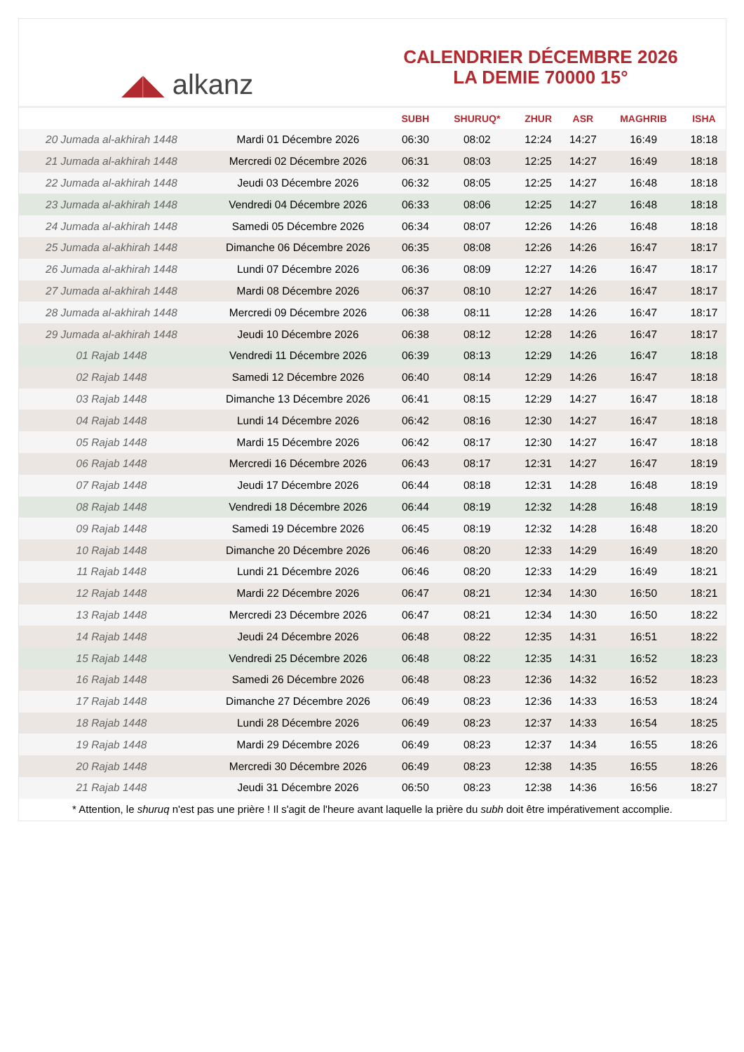◢◣ alkanz
CALENDRIER DÉCEMBRE 2026
LA DEMIE 70000 15°
| | | SUBH | SHURUQ* | ZHUR | ASR | MAGHRIB | ISHA |
| --- | --- | --- | --- | --- | --- | --- | --- |
| 20 Jumada al-akhirah 1448 | Mardi 01 Décembre 2026 | 06:30 | 08:02 | 12:24 | 14:27 | 16:49 | 18:18 |
| 21 Jumada al-akhirah 1448 | Mercredi 02 Décembre 2026 | 06:31 | 08:03 | 12:25 | 14:27 | 16:49 | 18:18 |
| 22 Jumada al-akhirah 1448 | Jeudi 03 Décembre 2026 | 06:32 | 08:05 | 12:25 | 14:27 | 16:48 | 18:18 |
| 23 Jumada al-akhirah 1448 | Vendredi 04 Décembre 2026 | 06:33 | 08:06 | 12:25 | 14:27 | 16:48 | 18:18 |
| 24 Jumada al-akhirah 1448 | Samedi 05 Décembre 2026 | 06:34 | 08:07 | 12:26 | 14:26 | 16:48 | 18:18 |
| 25 Jumada al-akhirah 1448 | Dimanche 06 Décembre 2026 | 06:35 | 08:08 | 12:26 | 14:26 | 16:47 | 18:17 |
| 26 Jumada al-akhirah 1448 | Lundi 07 Décembre 2026 | 06:36 | 08:09 | 12:27 | 14:26 | 16:47 | 18:17 |
| 27 Jumada al-akhirah 1448 | Mardi 08 Décembre 2026 | 06:37 | 08:10 | 12:27 | 14:26 | 16:47 | 18:17 |
| 28 Jumada al-akhirah 1448 | Mercredi 09 Décembre 2026 | 06:38 | 08:11 | 12:28 | 14:26 | 16:47 | 18:17 |
| 29 Jumada al-akhirah 1448 | Jeudi 10 Décembre 2026 | 06:38 | 08:12 | 12:28 | 14:26 | 16:47 | 18:17 |
| 01 Rajab 1448 | Vendredi 11 Décembre 2026 | 06:39 | 08:13 | 12:29 | 14:26 | 16:47 | 18:18 |
| 02 Rajab 1448 | Samedi 12 Décembre 2026 | 06:40 | 08:14 | 12:29 | 14:26 | 16:47 | 18:18 |
| 03 Rajab 1448 | Dimanche 13 Décembre 2026 | 06:41 | 08:15 | 12:29 | 14:27 | 16:47 | 18:18 |
| 04 Rajab 1448 | Lundi 14 Décembre 2026 | 06:42 | 08:16 | 12:30 | 14:27 | 16:47 | 18:18 |
| 05 Rajab 1448 | Mardi 15 Décembre 2026 | 06:42 | 08:17 | 12:30 | 14:27 | 16:47 | 18:18 |
| 06 Rajab 1448 | Mercredi 16 Décembre 2026 | 06:43 | 08:17 | 12:31 | 14:27 | 16:47 | 18:19 |
| 07 Rajab 1448 | Jeudi 17 Décembre 2026 | 06:44 | 08:18 | 12:31 | 14:28 | 16:48 | 18:19 |
| 08 Rajab 1448 | Vendredi 18 Décembre 2026 | 06:44 | 08:19 | 12:32 | 14:28 | 16:48 | 18:19 |
| 09 Rajab 1448 | Samedi 19 Décembre 2026 | 06:45 | 08:19 | 12:32 | 14:28 | 16:48 | 18:20 |
| 10 Rajab 1448 | Dimanche 20 Décembre 2026 | 06:46 | 08:20 | 12:33 | 14:29 | 16:49 | 18:20 |
| 11 Rajab 1448 | Lundi 21 Décembre 2026 | 06:46 | 08:20 | 12:33 | 14:29 | 16:49 | 18:21 |
| 12 Rajab 1448 | Mardi 22 Décembre 2026 | 06:47 | 08:21 | 12:34 | 14:30 | 16:50 | 18:21 |
| 13 Rajab 1448 | Mercredi 23 Décembre 2026 | 06:47 | 08:21 | 12:34 | 14:30 | 16:50 | 18:22 |
| 14 Rajab 1448 | Jeudi 24 Décembre 2026 | 06:48 | 08:22 | 12:35 | 14:31 | 16:51 | 18:22 |
| 15 Rajab 1448 | Vendredi 25 Décembre 2026 | 06:48 | 08:22 | 12:35 | 14:31 | 16:52 | 18:23 |
| 16 Rajab 1448 | Samedi 26 Décembre 2026 | 06:48 | 08:23 | 12:36 | 14:32 | 16:52 | 18:23 |
| 17 Rajab 1448 | Dimanche 27 Décembre 2026 | 06:49 | 08:23 | 12:36 | 14:33 | 16:53 | 18:24 |
| 18 Rajab 1448 | Lundi 28 Décembre 2026 | 06:49 | 08:23 | 12:37 | 14:33 | 16:54 | 18:25 |
| 19 Rajab 1448 | Mardi 29 Décembre 2026 | 06:49 | 08:23 | 12:37 | 14:34 | 16:55 | 18:26 |
| 20 Rajab 1448 | Mercredi 30 Décembre 2026 | 06:49 | 08:23 | 12:38 | 14:35 | 16:55 | 18:26 |
| 21 Rajab 1448 | Jeudi 31 Décembre 2026 | 06:50 | 08:23 | 12:38 | 14:36 | 16:56 | 18:27 |
* Attention, le shuruq n'est pas une prière ! Il s'agit de l'heure avant laquelle la prière du subh doit être impérativement accomplie.